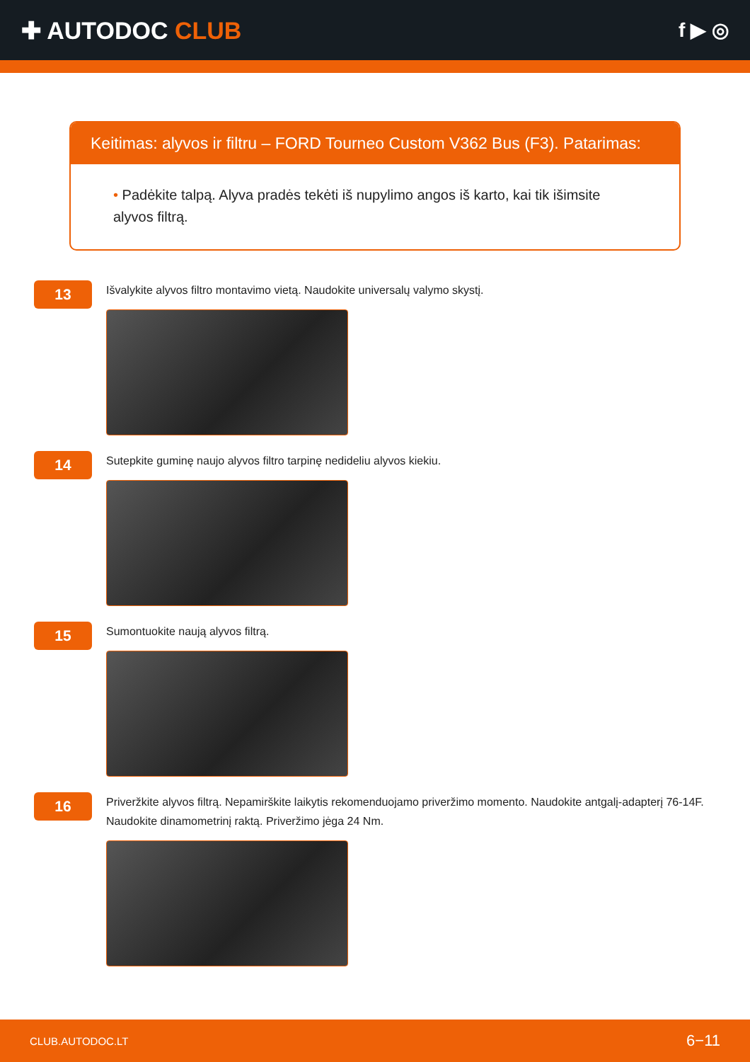✚ AUTODOC CLUB
f ▶ ◎
Keitimas: alyvos ir filtru – FORD Tourneo Custom V362 Bus (F3). Patarimas:
• Padėkite talpą. Alyva pradės tekėti iš nupylimo angos iš karto, kai tik išimsite alyvos filtrą.
13
Išvalykite alyvos filtro montavimo vietą. Naudokite universalų valymo skystį.
14
Sutepkite guminę naujo alyvos filtro tarpinę nedideliu alyvos kiekiu.
15
Sumontuokite naują alyvos filtrą.
16
Priveržkite alyvos filtrą. Nepamirškite laikytis rekomenduojamo priveržimo momento. Naudokite antgalį-adapterį 76-14F. Naudokite dinamometrinį raktą. Priveržimo jėga 24 Nm.
CLUB.AUTODOC.LT 6−11